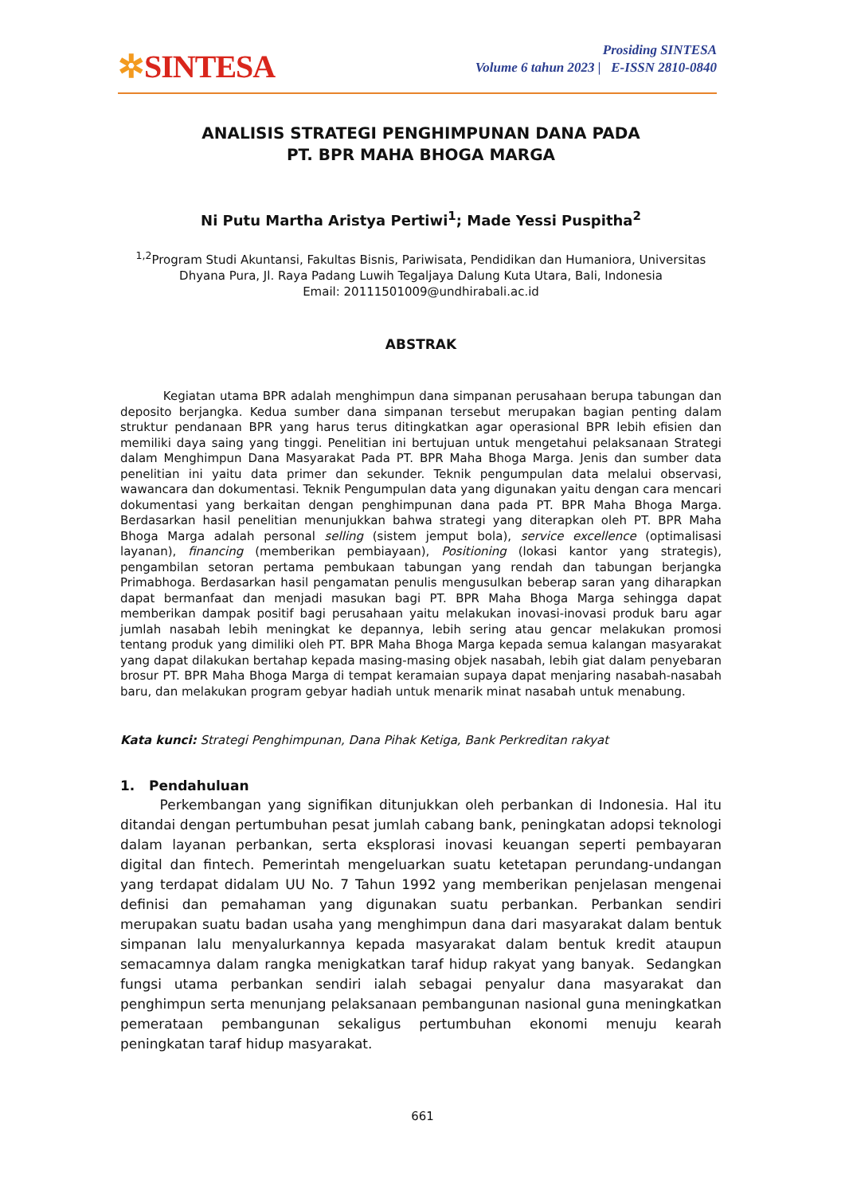✲SINTESA
Prosiding SINTESA
Volume 6 tahun 2023 | E-ISSN 2810-0840
ANALISIS STRATEGI PENGHIMPUNAN DANA PADA
PT. BPR MAHA BHOGA MARGA
Ni Putu Martha Aristya Pertiwi<sup>1</sup>; Made Yessi Puspitha<sup>2</sup>
<sup>1,2</sup>Program Studi Akuntansi, Fakultas Bisnis, Pariwisata, Pendidikan dan Humaniora, Universitas Dhyana Pura, Jl. Raya Padang Luwih Tegaljaya Dalung Kuta Utara, Bali, Indonesia
Email: 20111501009@undhirabali.ac.id
ABSTRAK
Kegiatan utama BPR adalah menghimpun dana simpanan perusahaan berupa tabungan dan deposito berjangka. Kedua sumber dana simpanan tersebut merupakan bagian penting dalam struktur pendanaan BPR yang harus terus ditingkatkan agar operasional BPR lebih efisien dan memiliki daya saing yang tinggi. Penelitian ini bertujuan untuk mengetahui pelaksanaan Strategi dalam Menghimpun Dana Masyarakat Pada PT. BPR Maha Bhoga Marga. Jenis dan sumber data penelitian ini yaitu data primer dan sekunder. Teknik pengumpulan data melalui observasi, wawancara dan dokumentasi. Teknik Pengumpulan data yang digunakan yaitu dengan cara mencari dokumentasi yang berkaitan dengan penghimpunan dana pada PT. BPR Maha Bhoga Marga. Berdasarkan hasil penelitian menunjukkan bahwa strategi yang diterapkan oleh PT. BPR Maha Bhoga Marga adalah personal selling (sistem jemput bola), service excellence (optimalisasi layanan), financing (memberikan pembiayaan), Positioning (lokasi kantor yang strategis), pengambilan setoran pertama pembukaan tabungan yang rendah dan tabungan berjangka Primabhoga. Berdasarkan hasil pengamatan penulis mengusulkan beberap saran yang diharapkan dapat bermanfaat dan menjadi masukan bagi PT. BPR Maha Bhoga Marga sehingga dapat memberikan dampak positif bagi perusahaan yaitu melakukan inovasi-inovasi produk baru agar jumlah nasabah lebih meningkat ke depannya, lebih sering atau gencar melakukan promosi tentang produk yang dimiliki oleh PT. BPR Maha Bhoga Marga kepada semua kalangan masyarakat yang dapat dilakukan bertahap kepada masing-masing objek nasabah, lebih giat dalam penyebaran brosur PT. BPR Maha Bhoga Marga di tempat keramaian supaya dapat menjaring nasabah-nasabah baru, dan melakukan program gebyar hadiah untuk menarik minat nasabah untuk menabung.
Kata kunci: Strategi Penghimpunan, Dana Pihak Ketiga, Bank Perkreditan rakyat
1. Pendahuluan
Perkembangan yang signifikan ditunjukkan oleh perbankan di Indonesia. Hal itu ditandai dengan pertumbuhan pesat jumlah cabang bank, peningkatan adopsi teknologi dalam layanan perbankan, serta eksplorasi inovasi keuangan seperti pembayaran digital dan fintech. Pemerintah mengeluarkan suatu ketetapan perundang-undangan yang terdapat didalam UU No. 7 Tahun 1992 yang memberikan penjelasan mengenai definisi dan pemahaman yang digunakan suatu perbankan. Perbankan sendiri merupakan suatu badan usaha yang menghimpun dana dari masyarakat dalam bentuk simpanan lalu menyalurkannya kepada masyarakat dalam bentuk kredit ataupun semacamnya dalam rangka menigkatkan taraf hidup rakyat yang banyak. Sedangkan fungsi utama perbankan sendiri ialah sebagai penyalur dana masyarakat dan penghimpun serta menunjang pelaksanaan pembangunan nasional guna meningkatkan pemerataan pembangunan sekaligus pertumbuhan ekonomi menuju kearah peningkatan taraf hidup masyarakat.
661